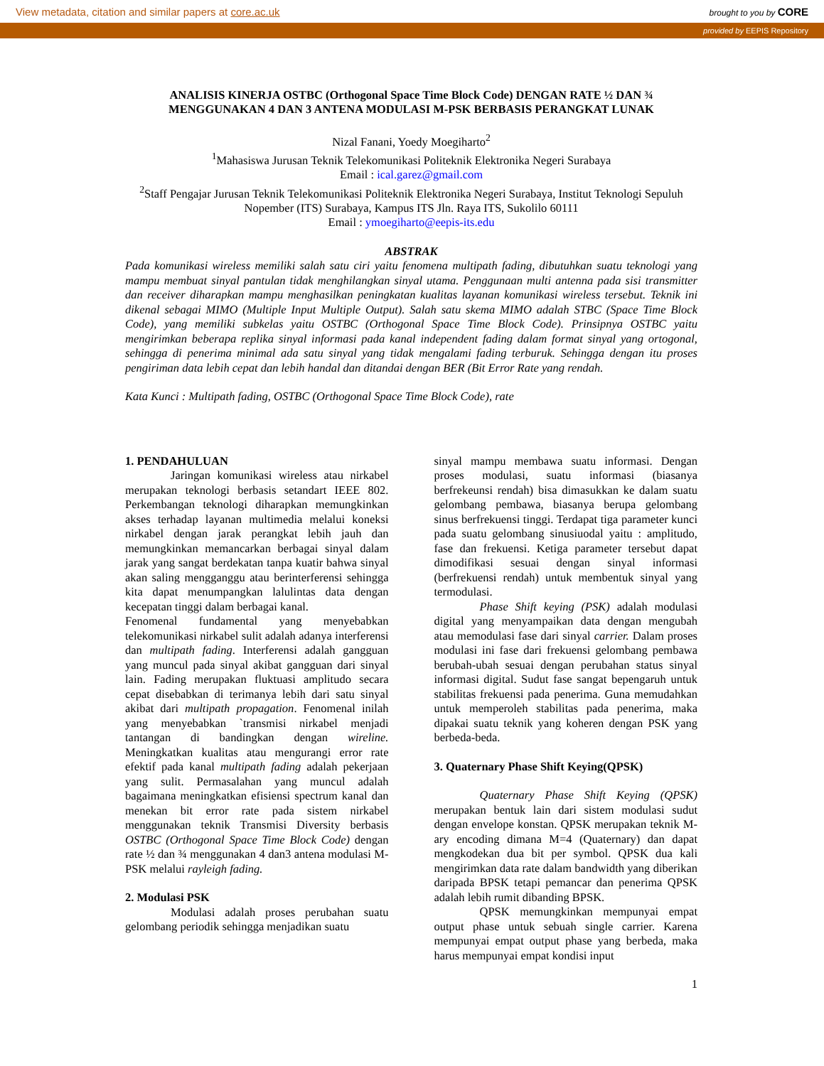View metadata, citation and similar papers at core.ac.uk brought to you by CORE
provided by EEPIS Repository
ANALISIS KINERJA OSTBC (Orthogonal Space Time Block Code) DENGAN RATE ½ DAN ¾
MENGGUNAKAN 4 DAN 3 ANTENA MODULASI M-PSK BERBASIS PERANGKAT LUNAK
Nizal Fanani, Yoedy Moegiharto<sup>2</sup>
<sup>1</sup> Mahasiswa Jurusan Teknik Telekomunikasi Politeknik Elektronika Negeri Surabaya
Email : ical.garez@gmail.com
<sup>2</sup> Staff Pengajar Jurusan Teknik Telekomunikasi Politeknik Elektronika Negeri Surabaya, Institut Teknologi Sepuluh Nopember (ITS) Surabaya, Kampus ITS Jln. Raya ITS, Sukolilo 60111
Email : ymoegiharto@eepis-its.edu
ABSTRAK
Pada komunikasi wireless memiliki salah satu ciri yaitu fenomena multipath fading, dibutuhkan suatu teknologi yang mampu membuat sinyal pantulan tidak menghilangkan sinyal utama. Penggunaan multi antenna pada sisi transmitter dan receiver diharapkan mampu menghasilkan peningkatan kualitas layanan komunikasi wireless tersebut. Teknik ini dikenal sebagai MIMO (Multiple Input Multiple Output). Salah satu skema MIMO adalah STBC (Space Time Block Code), yang memiliki subkelas yaitu OSTBC (Orthogonal Space Time Block Code). Prinsipnya OSTBC yaitu mengirimkan beberapa replika sinyal informasi pada kanal independent fading dalam format sinyal yang ortogonal, sehingga di penerima minimal ada satu sinyal yang tidak mengalami fading terburuk. Sehingga dengan itu proses pengiriman data lebih cepat dan lebih handal dan ditandai dengan BER (Bit Error Rate yang rendah.
Kata Kunci : Multipath fading, OSTBC (Orthogonal Space Time Block Code), rate
1. PENDAHULUAN
Jaringan komunikasi wireless atau nirkabel merupakan teknologi berbasis setandart IEEE 802. Perkembangan teknologi diharapkan memungkinkan akses terhadap layanan multimedia melalui koneksi nirkabel dengan jarak perangkat lebih jauh dan memungkinkan memancarkan berbagai sinyal dalam jarak yang sangat berdekatan tanpa kuatir bahwa sinyal akan saling mengganggu atau berinterferensi sehingga kita dapat menumpangkan lalulintas data dengan kecepatan tinggi dalam berbagai kanal.
Fenomenal fundamental yang menyebabkan telekomunikasi nirkabel sulit adalah adanya interferensi dan multipath fading. Interferensi adalah gangguan yang muncul pada sinyal akibat gangguan dari sinyal lain. Fading merupakan fluktuasi amplitudo secara cepat disebabkan di terimanya lebih dari satu sinyal akibat dari multipath propagation. Fenomenal inilah yang menyebabkan `transmisi nirkabel menjadi tantangan di bandingkan dengan wireline. Meningkatkan kualitas atau mengurangi error rate efektif pada kanal multipath fading adalah pekerjaan yang sulit. Permasalahan yang muncul adalah bagaimana meningkatkan efisiensi spectrum kanal dan menekan bit error rate pada sistem nirkabel menggunakan teknik Transmisi Diversity berbasis OSTBC (Orthogonal Space Time Block Code) dengan rate ½ dan ¾ menggunakan 4 dan3 antena modulasi M-PSK melalui rayleigh fading.
2. Modulasi PSK
Modulasi adalah proses perubahan suatu gelombang periodik sehingga menjadikan suatu
sinyal mampu membawa suatu informasi. Dengan proses modulasi, suatu informasi (biasanya berfrekeunsi rendah) bisa dimasukkan ke dalam suatu gelombang pembawa, biasanya berupa gelombang sinus berfrekuensi tinggi. Terdapat tiga parameter kunci pada suatu gelombang sinusiuodal yaitu : amplitudo, fase dan frekuensi. Ketiga parameter tersebut dapat dimodifikasi sesuai dengan sinyal informasi (berfrekuensi rendah) untuk membentuk sinyal yang termodulasi.
Phase Shift keying (PSK) adalah modulasi digital yang menyampaikan data dengan mengubah atau memodulasi fase dari sinyal carrier. Dalam proses modulasi ini fase dari frekuensi gelombang pembawa berubah-ubah sesuai dengan perubahan status sinyal informasi digital. Sudut fase sangat bepengaruh untuk stabilitas frekuensi pada penerima. Guna memudahkan untuk memperoleh stabilitas pada penerima, maka dipakai suatu teknik yang koheren dengan PSK yang berbeda-beda.
3. Quaternary Phase Shift Keying(QPSK)
Quaternary Phase Shift Keying (QPSK) merupakan bentuk lain dari sistem modulasi sudut dengan envelope konstan. QPSK merupakan teknik M-ary encoding dimana M=4 (Quaternary) dan dapat mengkodekan dua bit per symbol. QPSK dua kali mengirimkan data rate dalam bandwidth yang diberikan daripada BPSK tetapi pemancar dan penerima QPSK adalah lebih rumit dibanding BPSK.
QPSK memungkinkan mempunyai empat output phase untuk sebuah single carrier. Karena mempunyai empat output phase yang berbeda, maka harus mempunyai empat kondisi input
1